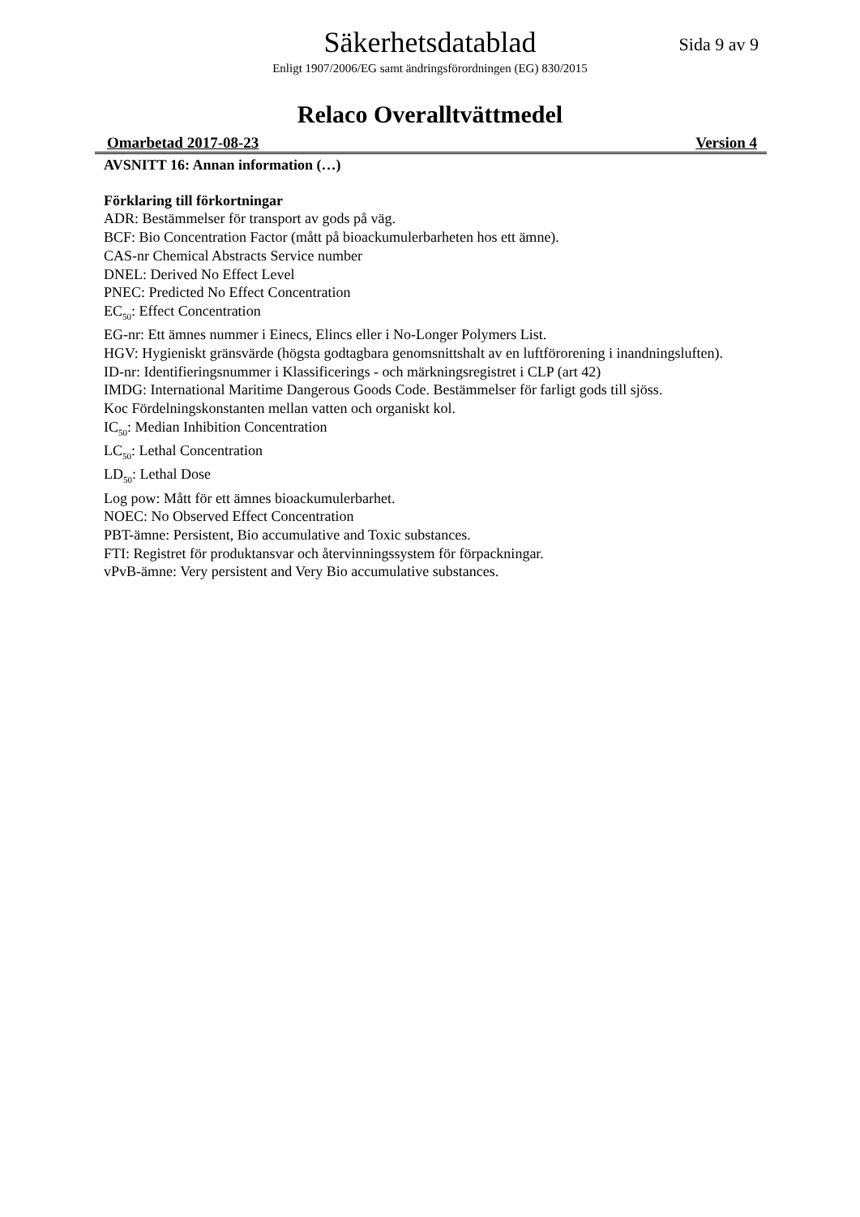Säkerhetsdatablad
Sida 9 av 9
Enligt 1907/2006/EG samt ändringsförordningen (EG) 830/2015
Relaco Overalltvättmedel
Omarbetad 2017-08-23 Version 4
AVSNITT 16: Annan information (…)
Förklaring till förkortningar
ADR: Bestämmelser för transport av gods på väg.
BCF: Bio Concentration Factor (mått på bioackumulerbarheten hos ett ämne).
CAS-nr Chemical Abstracts Service number
DNEL: Derived No Effect Level
PNEC: Predicted No Effect Concentration
EC<sub>50</sub>: Effect Concentration
EG-nr: Ett ämnes nummer i Einecs, Elincs eller i No-Longer Polymers List.
HGV: Hygieniskt gränsvärde (högsta godtagbara genomsnittshalt av en luftförorening i inandningsluften).
ID-nr: Identifieringsnummer i Klassificerings - och märkningsregistret i CLP (art 42)
IMDG: International Maritime Dangerous Goods Code. Bestämmelser för farligt gods till sjöss.
Koc Fördelningskonstanten mellan vatten och organiskt kol.
IC<sub>50</sub>: Median Inhibition Concentration
LC<sub>50</sub>: Lethal Concentration
LD<sub>50</sub>: Lethal Dose
Log pow: Mått för ett ämnes bioackumulerbarhet.
NOEC: No Observed Effect Concentration
PBT-ämne: Persistent, Bio accumulative and Toxic substances.
FTI: Registret för produktansvar och återvinningssystem för förpackningar.
vPvB-ämne: Very persistent and Very Bio accumulative substances.